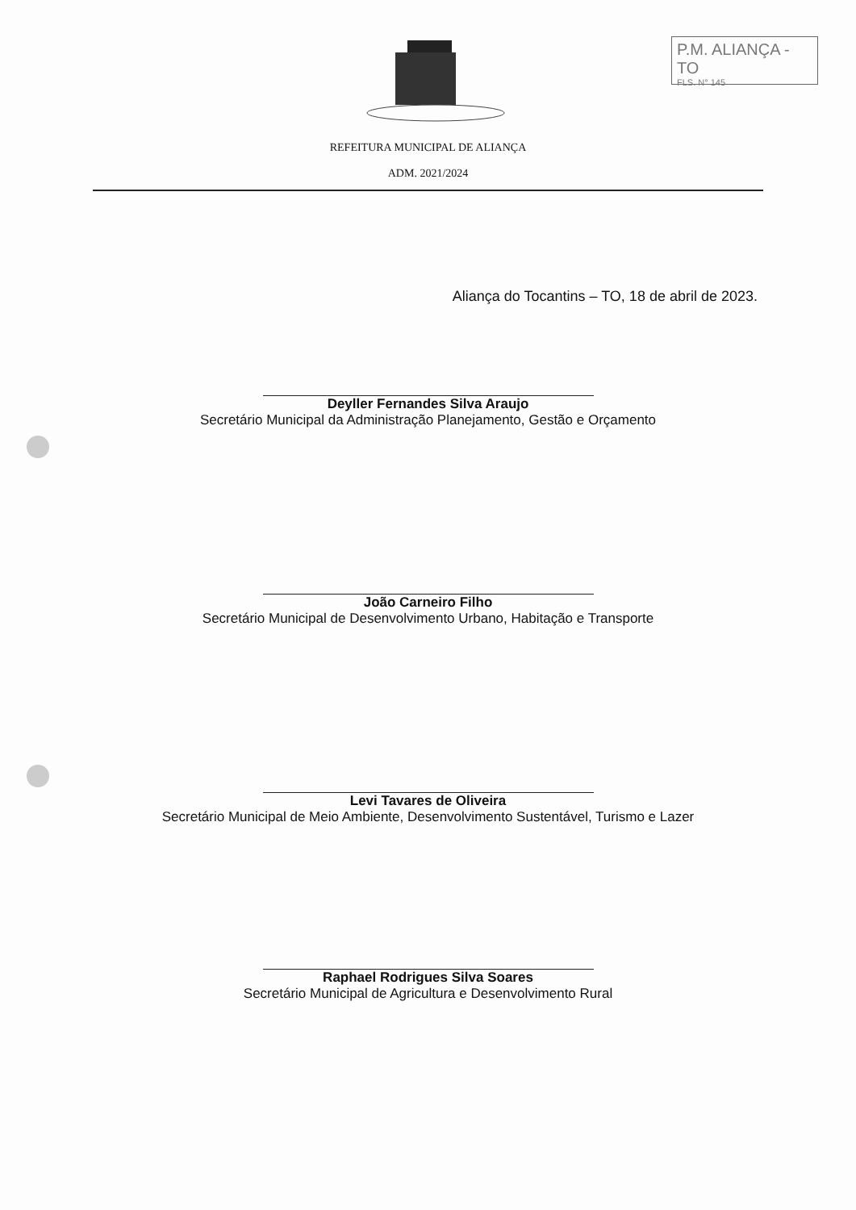P.M. ALIANÇA - TO
FLS. N° 145
REFEITURA MUNICIPAL DE ALIANÇA
ADM. 2021/2024
Aliança do Tocantins – TO, 18 de abril de 2023.
Deyller Fernandes Silva Araujo
Secretário Municipal da Administração Planejamento, Gestão e Orçamento
João Carneiro Filho
Secretário Municipal de Desenvolvimento Urbano, Habitação e Transporte
Levi Tavares de Oliveira
Secretário Municipal de Meio Ambiente, Desenvolvimento Sustentável, Turismo e Lazer
Raphael Rodrigues Silva Soares
Secretário Municipal de Agricultura e Desenvolvimento Rural